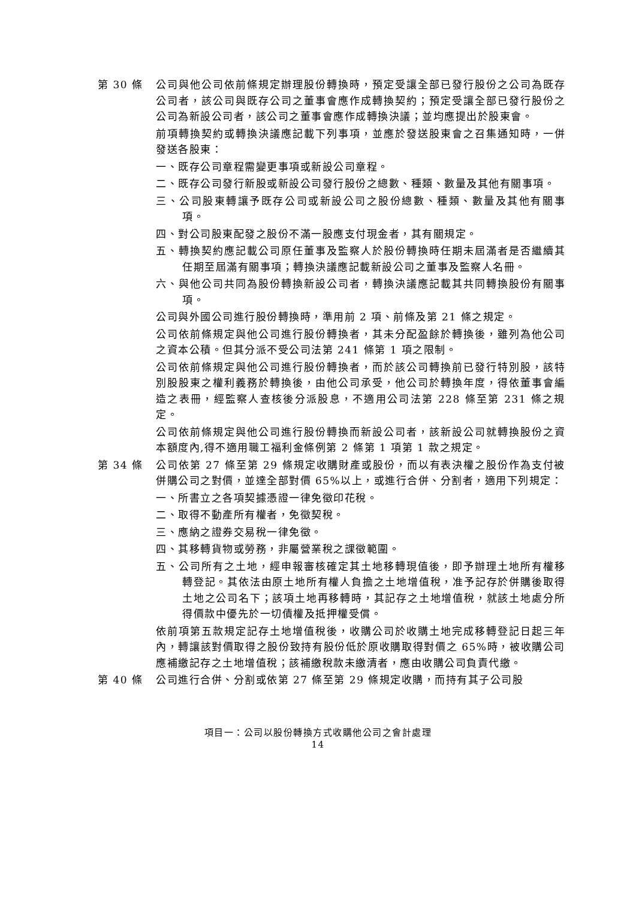第 30 條 公司與他公司依前條規定辦理股份轉換時，預定受讓全部已發行股份之公司為既存公司者，該公司與既存公司之董事會應作成轉換契約；預定受讓全部已發行股份之公司為新設公司者，該公司之董事會應作成轉換決議；並均應提出於股東會。
前項轉換契約或轉換決議應記載下列事項，並應於發送股東會之召集通知時，一併發送各股東：
一、既存公司章程需變更事項或新設公司章程。
二、既存公司發行新股或新設公司發行股份之總數、種類、數量及其他有關事項。
三、公司股東轉讓予既存公司或新設公司之股份總數、種類、數量及其他有關事項。
四、對公司股東配發之股份不滿一股應支付現金者，其有關規定。
五、轉換契約應記載公司原任董事及監察人於股份轉換時任期未屆滿者是否繼續其任期至屆滿有關事項；轉換決議應記載新設公司之董事及監察人名冊。
六、與他公司共同為股份轉換新設公司者，轉換決議應記載其共同轉換股份有關事項。
公司與外國公司進行股份轉換時，準用前 2 項、前條及第 21 條之規定。
公司依前條規定與他公司進行股份轉換者，其未分配盈餘於轉換後，雖列為他公司之資本公積。但其分派不受公司法第 241 條第 1 項之限制。
公司依前條規定與他公司進行股份轉換者，而於該公司轉換前已發行特別股，該特別股股東之權利義務於轉換後，由他公司承受，他公司於轉換年度，得依董事會編造之表冊，經監察人查核後分派股息，不適用公司法第 228 條至第 231 條之規定。
公司依前條規定與他公司進行股份轉換而新設公司者，該新設公司就轉換股份之資本額度內,得不適用職工福利金條例第 2 條第 1 項第 1 款之規定。
第 34 條 公司依第 27 條至第 29 條規定收購財產或股份，而以有表決權之股份作為支付被併購公司之對價，並達全部對價 65%以上，或進行合併、分割者，適用下列規定：
一、所書立之各項契據憑證一律免徵印花稅。
二、取得不動產所有權者，免徵契稅。
三、應納之證券交易稅一律免徵。
四、其移轉貨物或勞務，非屬營業稅之課徵範圍。
五、公司所有之土地，經申報審核確定其土地移轉現值後，即予辦理土地所有權移轉登記。其依法由原土地所有權人負擔之土地增值稅，准予記存於併購後取得土地之公司名下；該項土地再移轉時，其記存之土地增值稅，就該土地處分所得價款中優先於一切債權及抵押權受償。
依前項第五款規定記存土地增值稅後，收購公司於收購土地完成移轉登記日起三年內，轉讓該對價取得之股份致持有股份低於原收購取得對價之 65%時，被收購公司應補繳記存之土地增值稅；該補繳稅款未繳清者，應由收購公司負責代繳。
第 40 條 公司進行合併、分割或依第 27 條至第 29 條規定收購，而持有其子公司股
項目一：公司以股份轉換方式收購他公司之會計處理
14